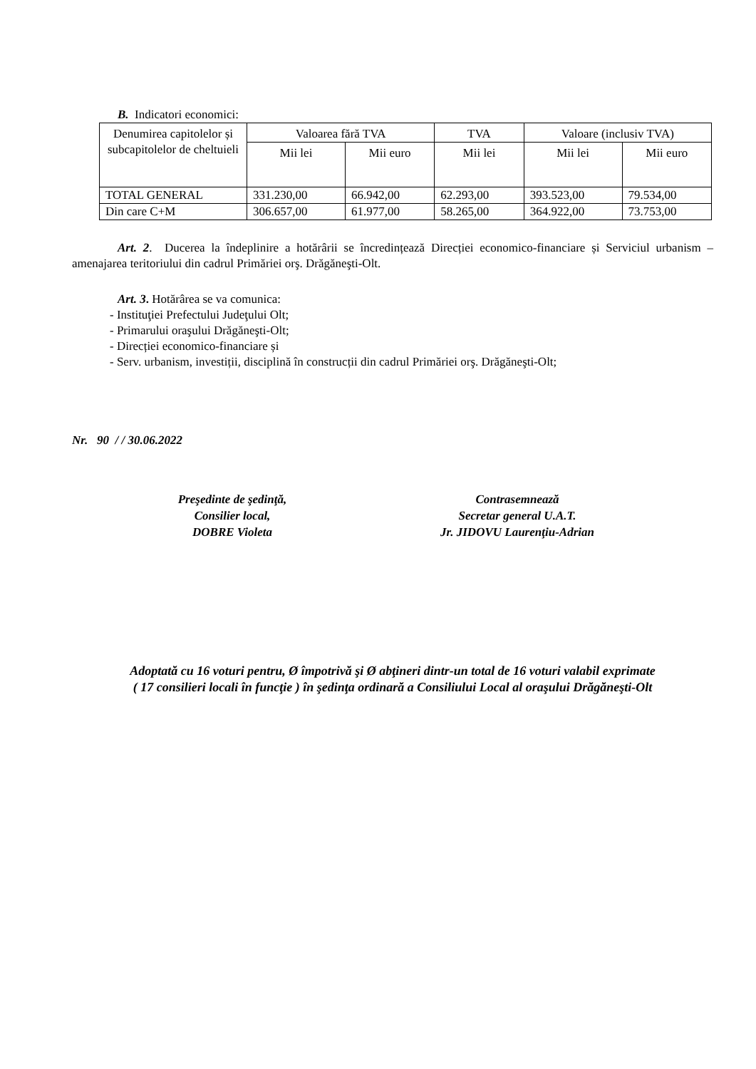B. Indicatori economici:
| Denumirea capitolelor și subcapitolelor de cheltuieli | Valoarea fără TVA | | TVA | Valoare (inclusiv TVA) | |
| --- | --- | --- | --- | --- | --- |
| | Mii lei | Mii euro | Mii lei | Mii lei | Mii euro |
| TOTAL GENERAL | 331.230,00 | 66.942,00 | 62.293,00 | 393.523,00 | 79.534,00 |
| Din care C+M | 306.657,00 | 61.977,00 | 58.265,00 | 364.922,00 | 73.753,00 |
Art. 2. Ducerea la îndeplinire a hotărârii se încredințează Direcției economico-financiare și Serviciul urbanism – amenajarea teritoriului din cadrul Primăriei orş. Drăgăneşti-Olt.
Art. 3. Hotărârea se va comunica:
- Instituţiei Prefectului Judeţului Olt;
- Primarului oraşului Drăgăneşti-Olt;
- Direcției economico-financiare și
- Serv. urbanism, investiții, disciplină în construcții din cadrul Primăriei orş. Drăgăneşti-Olt;
Nr. 90 / / 30.06.2022
Preşedinte de şedinţă,
Consilier local,
DOBRE Violeta
Contrasemnează
Secretar general U.A.T.
Jr. JIDOVU Laurenţiu-Adrian
Adoptată cu 16 voturi pentru, Ø împotrivă şi Ø abţineri dintr-un total de 16 voturi valabil exprimate
( 17 consilieri locali în funcţie ) în şedinţa ordinară a Consiliului Local al oraşului Drăgăneşti-Olt